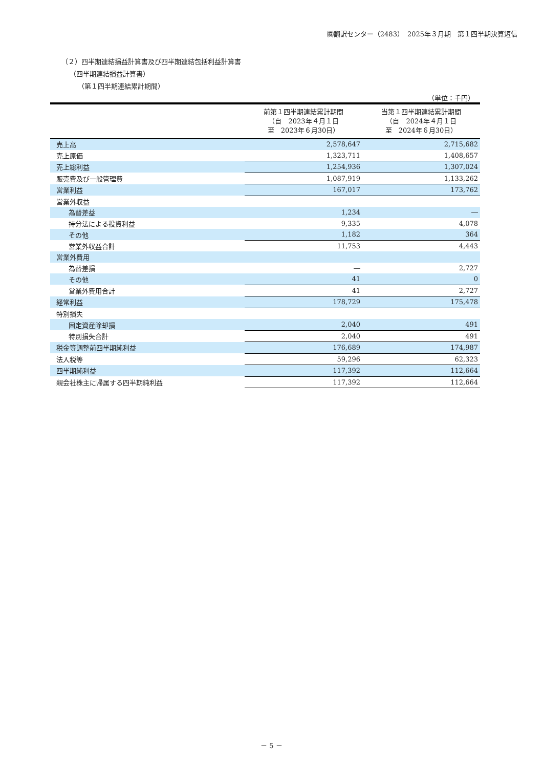㈱翻訳センター（2483）　2025年３月期　第１四半期決算短信
（２）四半期連結損益計算書及び四半期連結包括利益計算書
（四半期連結損益計算書）
（第１四半期連結累計期間）
（単位：千円）
| | 前第１四半期連結累計期間 （自 2023年４月１日 至 2023年６月30日） | 当第１四半期連結累計期間 （自 2024年４月１日 至 2024年６月30日） |
| --- | --- | --- |
| 売上高 | 2,578,647 | 2,715,682 |
| 売上原価 | 1,323,711 | 1,408,657 |
| 売上総利益 | 1,254,936 | 1,307,024 |
| 販売費及び一般管理費 | 1,087,919 | 1,133,262 |
| 営業利益 | 167,017 | 173,762 |
| 営業外収益 | | |
| 為替差益 | 1,234 | ― |
| 持分法による投資利益 | 9,335 | 4,078 |
| その他 | 1,182 | 364 |
| 営業外収益合計 | 11,753 | 4,443 |
| 営業外費用 | | |
| 為替差損 | ― | 2,727 |
| その他 | 41 | 0 |
| 営業外費用合計 | 41 | 2,727 |
| 経常利益 | 178,729 | 175,478 |
| 特別損失 | | |
| 固定資産除却損 | 2,040 | 491 |
| 特別損失合計 | 2,040 | 491 |
| 税金等調整前四半期純利益 | 176,689 | 174,987 |
| 法人税等 | 59,296 | 62,323 |
| 四半期純利益 | 117,392 | 112,664 |
| 親会社株主に帰属する四半期純利益 | 117,392 | 112,664 |
－ 5 －